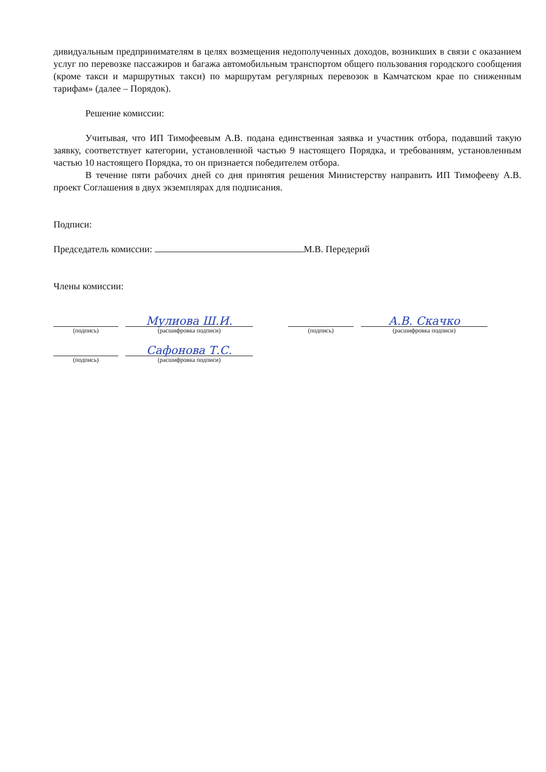дивидуальным предпринимателям в целях возмещения недополученных доходов, возникших в связи с оказанием услуг по перевозке пассажиров и багажа автомобильным транспортом общего пользования городского сообщения (кроме такси и маршрутных такси) по маршрутам регулярных перевозок в Камчатском крае по сниженным тарифам» (далее – Порядок).
Решение комиссии:
Учитывая, что ИП Тимофеевым А.В. подана единственная заявка и участник отбора, подавший такую заявку, соответствует категории, установленной частью 9 настоящего Порядка, и требованиям, установленным частью 10 настоящего Порядка, то он признается победителем отбора.
В течение пяти рабочих дней со дня принятия решения Министерству направить ИП Тимофееву А.В. проект Соглашения в двух экземплярах для подписания.
Подписи:
Председатель комиссии: М.В. Передерий
Члены комиссии:
(подпись)
Мулиова Ш.И.
(расшифровка подписи)
(подпись)
А.В. Скачко
(расшифровка подписи)
(подпись)
Сафонова Т.С.
(расшифровка подписи)